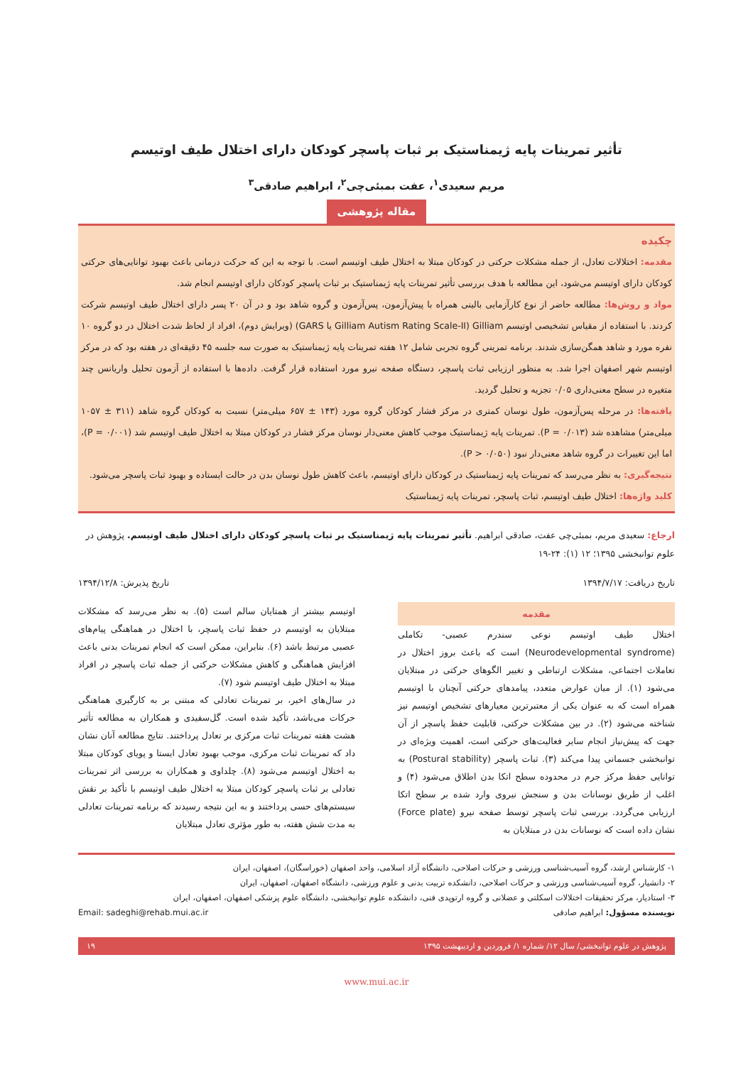تأثیر تمرینات پایه ژیمناستیک بر ثبات پاسچر کودکان دارای اختلال طیف اوتیسم
مریم سعیدی<sup>۱</sup>، عفت بمبئی‌چی<sup>۲</sup>، ابراهیم صادقی<sup>۳</sup>
مقاله پژوهشی
چکیده
مقدمه: اختلالات تعادل، از جمله مشکلات حرکتی در کودکان مبتلا به اختلال طیف اوتیسم است. با توجه به این که حرکت درمانی باعث بهبود توانایی‌های حرکتی کودکان دارای اوتیسم می‌شود، این مطالعه با هدف بررسی تأثیر تمرینات پایه ژیمناستیک بر ثبات پاسچر کودکان دارای اوتیسم انجام شد.
مواد و روش‌ها: مطالعه حاضر از نوع کارآزمایی بالینی همراه با پیش‌آزمون، پس‌آزمون و گروه شاهد بود و در آن ۲۰ پسر دارای اختلال طیف اوتیسم شرکت کردند. با استفاده از مقیاس تشخیصی اوتیسم Gilliam (Gilliam Autism Rating Scale-II یا GARS) (ویرایش دوم)، افراد از لحاظ شدت اختلال در دو گروه ۱۰ نفره مورد و شاهد همگن‌سازی شدند. برنامه تمرینی گروه تجربی شامل ۱۲ هفته تمرینات پایه ژیمناستیک به صورت سه جلسه ۴۵ دقیقه‌ای در هفته بود که در مرکز اوتیسم شهر اصفهان اجرا شد. به منظور ارزیابی ثبات پاسچر، دستگاه صفحه نیرو مورد استفاده قرار گرفت. داده‌ها با استفاده از آزمون تحلیل واریانس چند متغیره در سطح معنی‌داری ۰/۰۵ تجزیه و تحلیل گردید.
یافته‌ها: در مرحله پس‌آزمون، طول نوسان کمتری در مرکز فشار کودکان گروه مورد (۱۴۳ ± ۶۵۷ میلی‌متر) نسبت به کودکان گروه شاهد (۳۱۱ ± ۱۰۵۷ میلی‌متر) مشاهده شد (P = ۰/۰۱۳). تمرینات پایه ژیمناستیک موجب کاهش معنی‌دار نوسان مرکز فشار در کودکان مبتلا به اختلال طیف اوتیسم شد (P = ۰/۰۰۱)، اما این تغییرات در گروه شاهد معنی‌دار نبود (P > ۰/۰۵۰).
نتیجه‌گیری: به نظر می‌رسد که تمرینات پایه ژیمناستیک در کودکان دارای اوتیسم، باعث کاهش طول نوسان بدن در حالت ایستاده و بهبود ثبات پاسچر می‌شود.
کلید واژه‌ها: اختلال طیف اوتیسم، ثبات پاسچر، تمرینات پایه ژیمناستیک
ارجاع: سعیدی مریم، بمبئی‌چی عفت، صادقی ابراهیم. تأثیر تمرینات پایه ژیمناستیک بر ثبات پاسچر کودکان دارای اختلال طیف اوتیسم. پژوهش در علوم توانبخشی ۱۳۹۵؛ ۱۲ (۱): ۲۴-۱۹
تاریخ دریافت: ۱۳۹۴/۷/۱۷ تاریخ پذیرش: ۱۳۹۴/۱۲/۸
مقدمه
اختلال طیف اوتیسم نوعی سندرم عصبی- تکاملی (Neurodevelopmental syndrome) است که باعث بروز اختلال در تعاملات اجتماعی، مشکلات ارتباطی و تغییر الگوهای حرکتی در مبتلایان می‌شود (۱). از میان عوارض متعدد، پیامدهای حرکتی آنچنان با اوتیسم همراه است که به عنوان یکی از معتبرترین معیارهای تشخیص اوتیسم نیز شناخته می‌شود (۲). در بین مشکلات حرکتی، قابلیت حفظ پاسچر از آن جهت که پیش‌نیاز انجام سایر فعالیت‌های حرکتی است، اهمیت ویژه‌ای در توانبخشی جسمانی پیدا می‌کند (۳). ثبات پاسچر (Postural stability) به توانایی حفظ مرکز جرم در محدوده سطح اتکا بدن اطلاق می‌شود (۴) و اغلب از طریق نوسانات بدن و سنجش نیروی وارد شده بر سطح اتکا ارزیابی می‌گردد. بررسی ثبات پاسچر توسط صفحه نیرو (Force plate) نشان داده است که نوسانات بدن در مبتلایان به
اوتیسم بیشتر از همتایان سالم است (۵). به نظر می‌رسد که مشکلات مبتلایان به اوتیسم در حفظ ثبات پاسچر، با اختلال در هماهنگی پیام‌های عصبی مرتبط باشد (۶). بنابراین، ممکن است که انجام تمرینات بدنی باعث افزایش هماهنگی و کاهش مشکلات حرکتی از جمله ثبات پاسچر در افراد مبتلا به اختلال طیف اوتیسم شود (۷).
در سال‌های اخیر، بر تمرینات تعادلی که مبتنی بر به کارگیری هماهنگی حرکات می‌باشد، تأکید شده است. گل‌سفیدی و همکاران به مطالعه تأثیر هشت هفته تمرینات ثبات مرکزی بر تعادل پرداختند. نتایج مطالعه آنان نشان داد که تمرینات ثبات مرکزی، موجب بهبود تعادل ایستا و پویای کودکان مبتلا به اختلال اوتیسم می‌شود (۸). چلداوی و همکاران به بررسی اثر تمرینات تعادلی بر ثبات پاسچر کودکان مبتلا به اختلال طیف اوتیسم با تأکید بر نقش سیستم‌های حسی پرداختند و به این نتیجه رسیدند که برنامه تمرینات تعادلی به مدت شش هفته، به طور مؤثری تعادل مبتلایان
۱- کارشناس ارشد، گروه آسیب‌شناسی ورزشی و حرکات اصلاحی، دانشگاه آزاد اسلامی، واحد اصفهان (خوراسگان)، اصفهان، ایران
۲- دانشیار، گروه آسیب‌شناسی ورزشی و حرکات اصلاحی، دانشکده تربیت بدنی و علوم ورزشی، دانشگاه اصفهان، اصفهان، ایران
۳- استادیار، مرکز تحقیقات اختلالات اسکلتی و عضلانی و گروه ارتوپدی فنی، دانشکده علوم توانبخشی، دانشگاه علوم پزشکی اصفهان، اصفهان، ایران
نویسنده مسؤول: ابراهیم صادقی Email: sadeghi@rehab.mui.ac.ir
پژوهش در علوم توانبخشی/ سال ۱۲/ شماره ۱/ فروردین و اردیبهشت ۱۳۹۵ ۱۹
www.mui.ac.ir